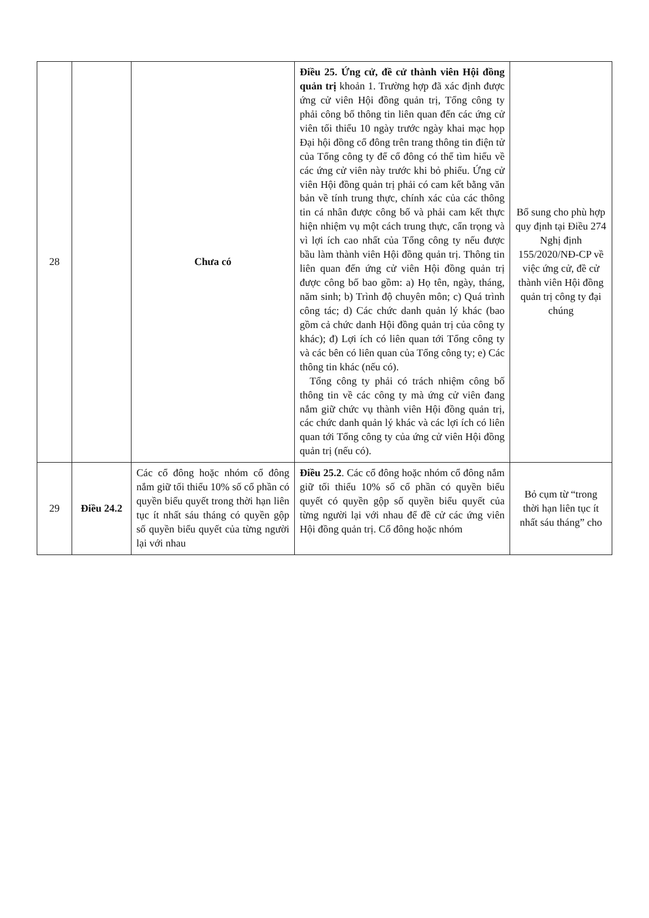| 28 | | Chưa có | Điều 25. Ứng cử, đề cử thành viên Hội đồng quản trị khoản 1. Trường hợp đã xác định được ứng cử viên Hội đồng quản trị, Tổng công ty phải công bố thông tin liên quan đến các ứng cử viên tối thiểu 10 ngày trước ngày khai mạc họp Đại hội đồng cổ đông trên trang thông tin điện tử của Tổng công ty để cổ đông có thể tìm hiểu về các ứng cử viên này trước khi bỏ phiếu. Ứng cử viên Hội đồng quản trị phải có cam kết bằng văn bản về tính trung thực, chính xác của các thông tin cá nhân được công bố và phải cam kết thực hiện nhiệm vụ một cách trung thực, cẩn trọng và vì lợi ích cao nhất của Tổng công ty nếu được bầu làm thành viên Hội đồng quản trị. Thông tin liên quan đến ứng cử viên Hội đồng quản trị được công bố bao gồm: a) Họ tên, ngày, tháng, năm sinh; b) Trình độ chuyên môn; c) Quá trình công tác; d) Các chức danh quản lý khác (bao gồm cả chức danh Hội đồng quản trị của công ty khác); đ) Lợi ích có liên quan tới Tổng công ty và các bên có liên quan của Tổng công ty; e) Các thông tin khác (nếu có). Tổng công ty phải có trách nhiệm công bố thông tin về các công ty mà ứng cử viên đang nắm giữ chức vụ thành viên Hội đồng quản trị, các chức danh quản lý khác và các lợi ích có liên quan tới Tổng công ty của ứng cử viên Hội đồng quản trị (nếu có). | Bổ sung cho phù hợp quy định tại Điều 274 Nghị định 155/2020/NĐ-CP về việc ứng cử, đề cử thành viên Hội đồng quản trị công ty đại chúng |
| 29 | Điều 24.2 | Các cổ đông hoặc nhóm cổ đông nắm giữ tối thiểu 10% số cổ phần có quyền biểu quyết trong thời hạn liên tục ít nhất sáu tháng có quyền gộp số quyền biểu quyết của từng người lại với nhau | Điều 25.2 . Các cổ đông hoặc nhóm cổ đông nắm giữ tối thiểu 10% số cổ phần có quyền biểu quyết có quyền gộp số quyền biểu quyết của từng người lại với nhau để đề cử các ứng viên Hội đồng quản trị. Cổ đông hoặc nhóm | Bỏ cụm từ “trong thời hạn liên tục ít nhất sáu tháng” cho |